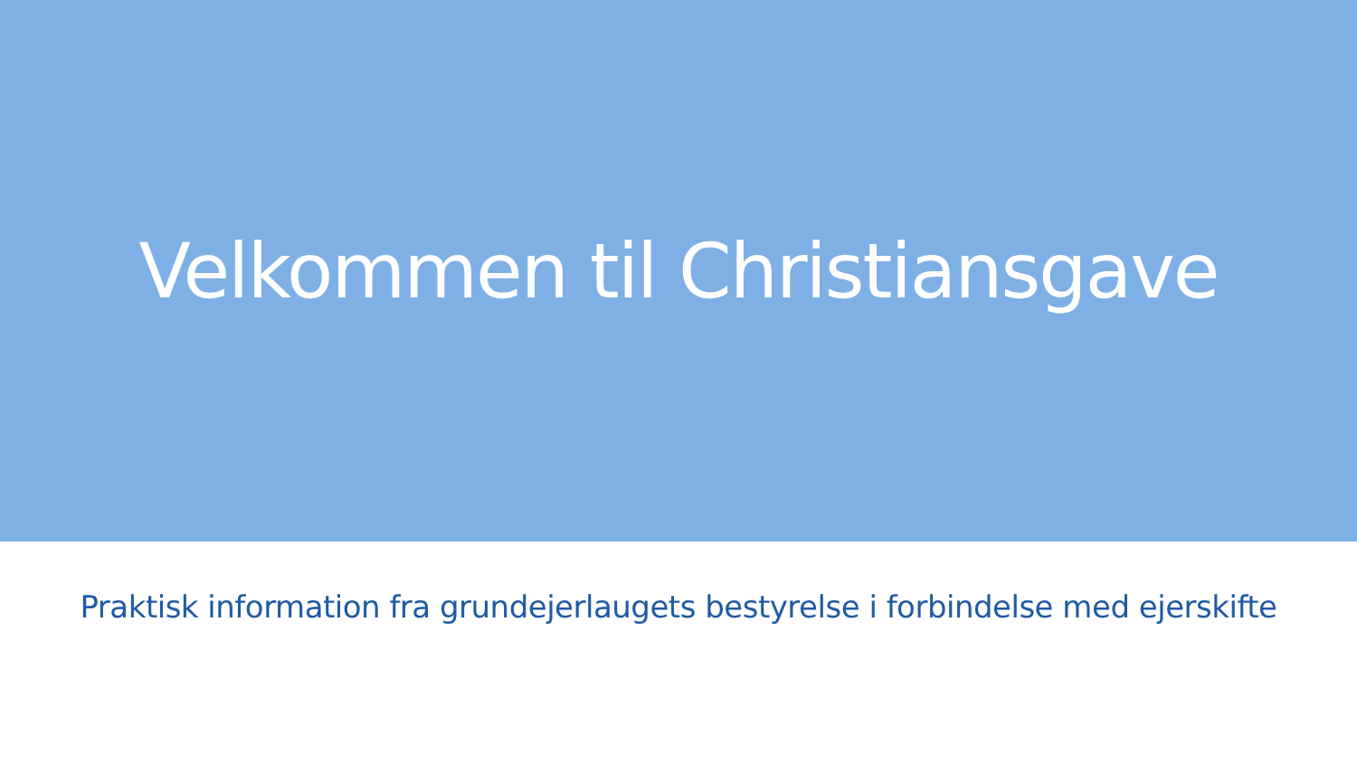Velkommen til Christiansgave
Praktisk information fra grundejerlaugets bestyrelse i forbindelse med ejerskifte